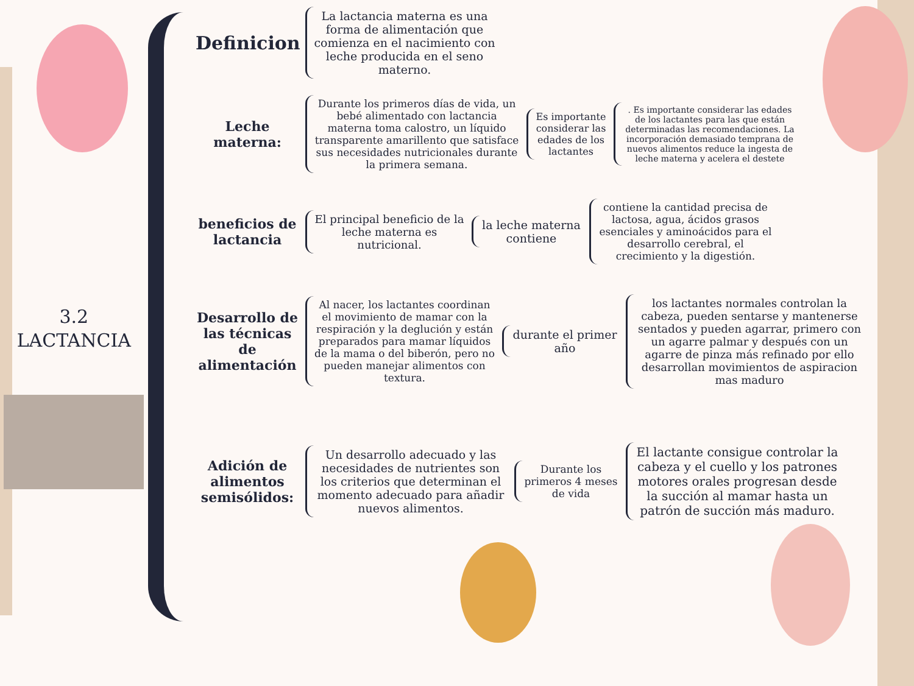3.2
LACTANCIA
Definicion
La lactancia materna es una forma de alimentación que comienza en el nacimiento con leche producida en el seno materno.
Leche materna:
Durante los primeros días de vida, un bebé alimentado con lactancia materna toma calostro, un líquido transparente amarillento que satisface sus necesidades nutricionales durante la primera semana.
Es importante considerar las edades de los lactantes
. Es importante considerar las edades de los lactantes para las que están determinadas las recomendaciones. La incorporación demasiado temprana de nuevos alimentos reduce la ingesta de leche materna y acelera el destete
beneficios de lactancia
El principal beneficio de la leche materna es nutricional.
la leche materna contiene
contiene la cantidad precisa de lactosa, agua, ácidos grasos esenciales y aminoácidos para el desarrollo cerebral, el crecimiento y la digestión.
Desarrollo de las técnicas de alimentación
Al nacer, los lactantes coordinan el movimiento de mamar con la respiración y la deglución y están preparados para mamar líquidos de la mama o del biberón, pero no pueden manejar alimentos con textura.
durante el primer año
los lactantes normales controlan la cabeza, pueden sentarse y mantenerse sentados y pueden agarrar, primero con un agarre palmar y después con un agarre de pinza más refinado por ello desarrollan movimientos de aspiracion mas maduro
Adición de alimentos semisólidos:
Un desarrollo adecuado y las necesidades de nutrientes son los criterios que determinan el momento adecuado para añadir nuevos alimentos.
Durante los primeros 4 meses de vida
El lactante consigue controlar la cabeza y el cuello y los patrones motores orales progresan desde la succión al mamar hasta un patrón de succión más maduro.